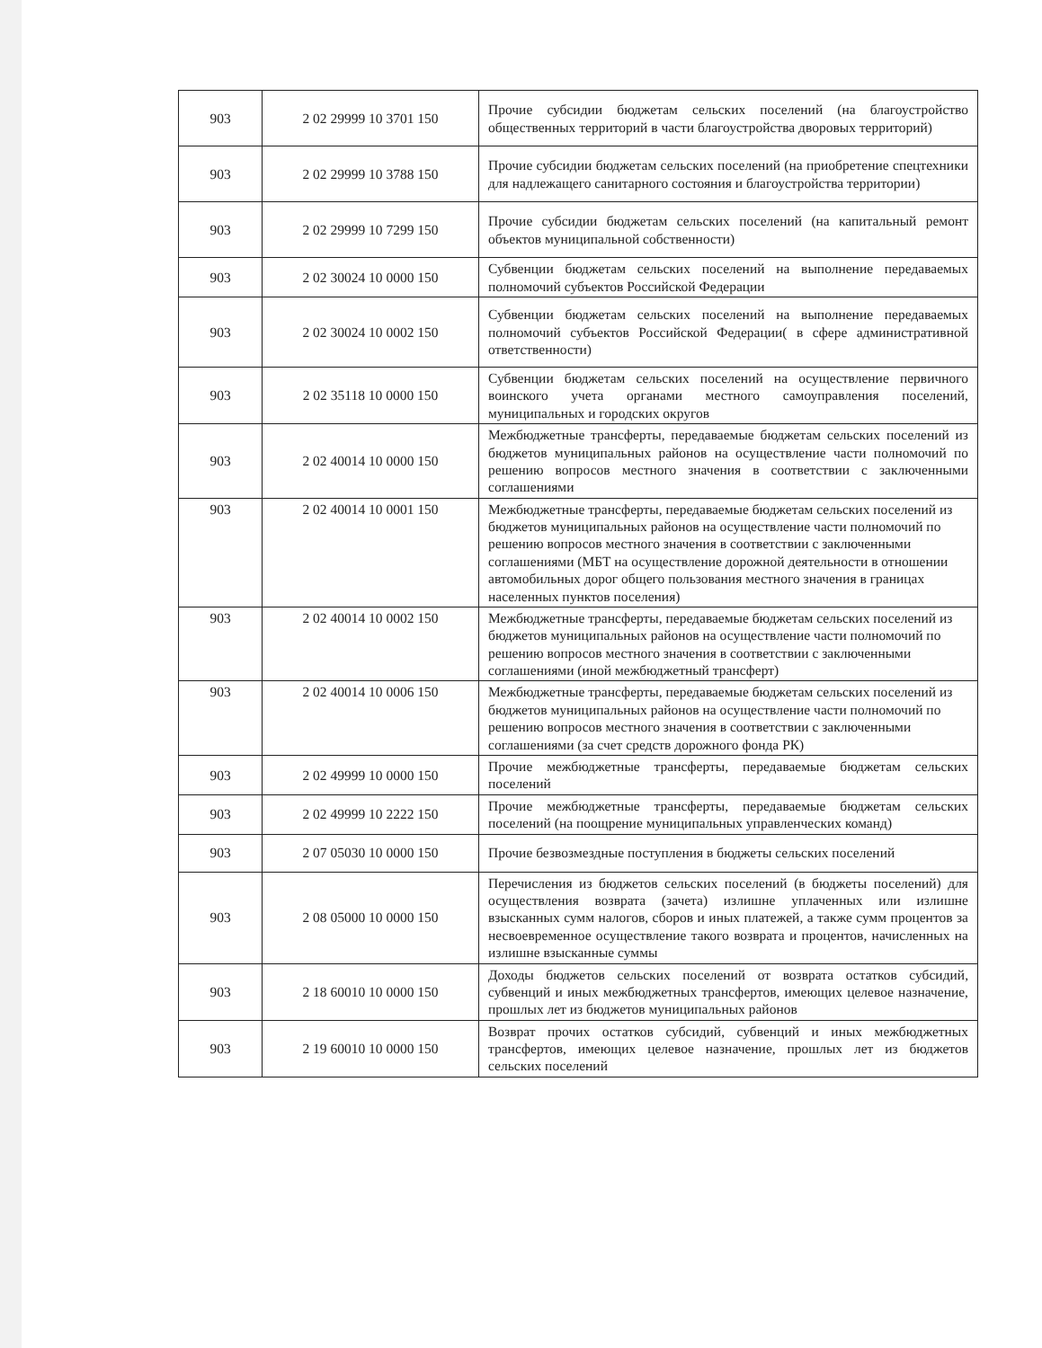| 903 | 2 02 29999 10 3701 150 | Прочие субсидии бюджетам сельских поселений (на благоустройство общественных территорий в части благоустройства дворовых территорий) |
| 903 | 2 02 29999 10 3788 150 | Прочие субсидии бюджетам сельских поселений (на приобретение спецтехники для надлежащего санитарного состояния и благоустройства территории) |
| 903 | 2 02 29999 10 7299 150 | Прочие субсидии бюджетам сельских поселений (на капитальный ремонт объектов муниципальной собственности) |
| 903 | 2 02 30024 10 0000 150 | Субвенции бюджетам сельских поселений на выполнение передаваемых полномочий субъектов Российской Федерации |
| 903 | 2 02 30024 10 0002 150 | Субвенции бюджетам сельских поселений на выполнение передаваемых полномочий субъектов Российской Федерации( в сфере административной ответственности) |
| 903 | 2 02 35118 10 0000 150 | Субвенции бюджетам сельских поселений на осуществление первичного воинского учета органами местного самоуправления поселений, муниципальных и городских округов |
| 903 | 2 02 40014 10 0000 150 | Межбюджетные трансферты, передаваемые бюджетам сельских поселений из бюджетов муниципальных районов на осуществление части полномочий по решению вопросов местного значения в соответствии с заключенными соглашениями |
| 903 | 2 02 40014 10 0001 150 | Межбюджетные трансферты, передаваемые бюджетам сельских поселений из бюджетов муниципальных районов на осуществление части полномочий по решению вопросов местного значения в соответствии с заключенными соглашениями (МБТ на осуществление дорожной деятельности в отношении автомобильных дорог общего пользования местного значения в границах населенных пунктов поселения) |
| 903 | 2 02 40014 10 0002 150 | Межбюджетные трансферты, передаваемые бюджетам сельских поселений из бюджетов муниципальных районов на осуществление части полномочий по решению вопросов местного значения в соответствии с заключенными соглашениями (иной межбюджетный трансферт) |
| 903 | 2 02 40014 10 0006 150 | Межбюджетные трансферты, передаваемые бюджетам сельских поселений из бюджетов муниципальных районов на осуществление части полномочий по решению вопросов местного значения в соответствии с заключенными соглашениями (за счет средств дорожного фонда РК) |
| 903 | 2 02 49999 10 0000 150 | Прочие межбюджетные трансферты, передаваемые бюджетам сельских поселений |
| 903 | 2 02 49999 10 2222 150 | Прочие межбюджетные трансферты, передаваемые бюджетам сельских поселений (на поощрение муниципальных управленческих команд) |
| 903 | 2 07 05030 10 0000 150 | Прочие безвозмездные поступления в бюджеты сельских поселений |
| 903 | 2 08 05000 10 0000 150 | Перечисления из бюджетов сельских поселений (в бюджеты поселений) для осуществления возврата (зачета) излишне уплаченных или излишне взысканных сумм налогов, сборов и иных платежей, а также сумм процентов за несвоевременное осуществление такого возврата и процентов, начисленных на излишне взысканные суммы |
| 903 | 2 18 60010 10 0000 150 | Доходы бюджетов сельских поселений от возврата остатков субсидий, субвенций и иных межбюджетных трансфертов, имеющих целевое назначение, прошлых лет из бюджетов муниципальных районов |
| 903 | 2 19 60010 10 0000 150 | Возврат прочих остатков субсидий, субвенций и иных межбюджетных трансфертов, имеющих целевое назначение, прошлых лет из бюджетов сельских поселений |